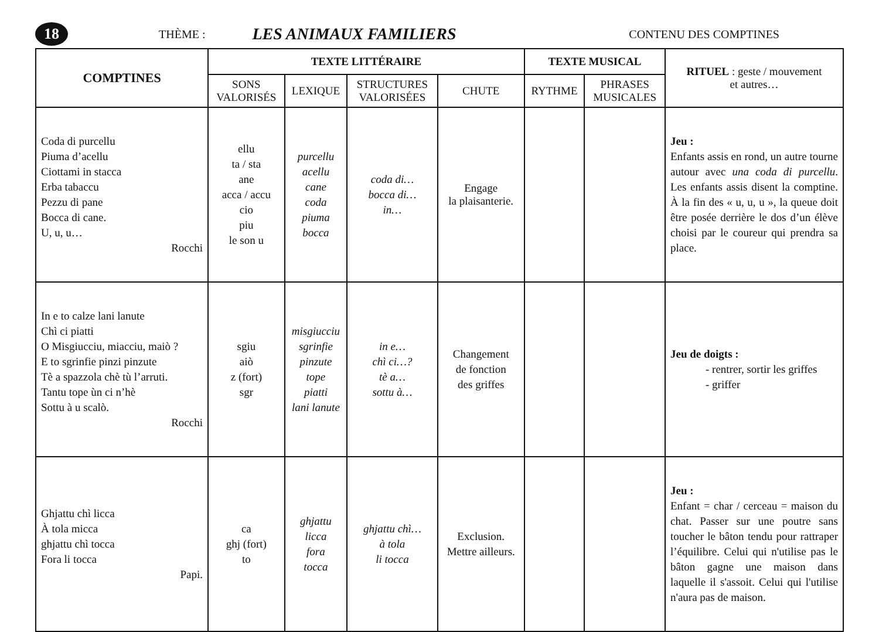18
THÈME :
LES ANIMAUX FAMILIERS
CONTENU DES COMPTINES
| COMPTINES | TEXTE LITTÉRAIRE | | | | TEXTE MUSICAL | | RITUEL : geste / mouvement et autres… |
| --- | --- | --- | --- | --- | --- | --- | --- |
| | SONS VALORISÉS | LEXIQUE | STRUCTURES VALORISÉES | CHUTE | RYTHME | PHRASES MUSICALES | |
| Coda di purcellu Piuma d’acellu Ciottami in stacca Erba tabaccu Pezzu di pane Bocca di cane. U, u, u… Rocchi | ellu ta / sta ane acca / accu cio piu le son u | purcellu acellu cane coda piuma bocca | coda di… bocca di… in… | Engage la plaisanterie. | | | Jeu : Enfants assis en rond, un autre tourne autour avec una coda di purcellu . Les enfants assis disent la comptine. À la fin des « u, u, u », la queue doit être posée derrière le dos d’un élève choisi par le coureur qui prendra sa place. |
| In e to calze lani lanute Chì ci piatti O Misgiucciu, miacciu, maiò ? E to sgrinfie pinzi pinzute Tè a spazzola chè tù l’arruti. Tantu tope ùn ci n’hè Sottu à u scalò. Rocchi | sgiu aiò z (fort) sgr | misgiucciu sgrinfie pinzute tope piatti lani lanute | in e… chì ci…? tè a… sottu à… | Changement de fonction des griffes | | | Jeu de doigts : - rentrer, sortir les griffes - griffer |
| Ghjattu chì licca À tola micca ghjattu chì tocca Fora li tocca Papi. | ca ghj (fort) to | ghjattu licca fora tocca | ghjattu chì… à tola li tocca | Exclusion. Mettre ailleurs. | | | Jeu : Enfant = char / cerceau = maison du chat. Passer sur une poutre sans toucher le bâton tendu pour rattraper l’équilibre. Celui qui n'utilise pas le bâton gagne une maison dans laquelle il s'assoit. Celui qui l'utilise n'aura pas de maison. |